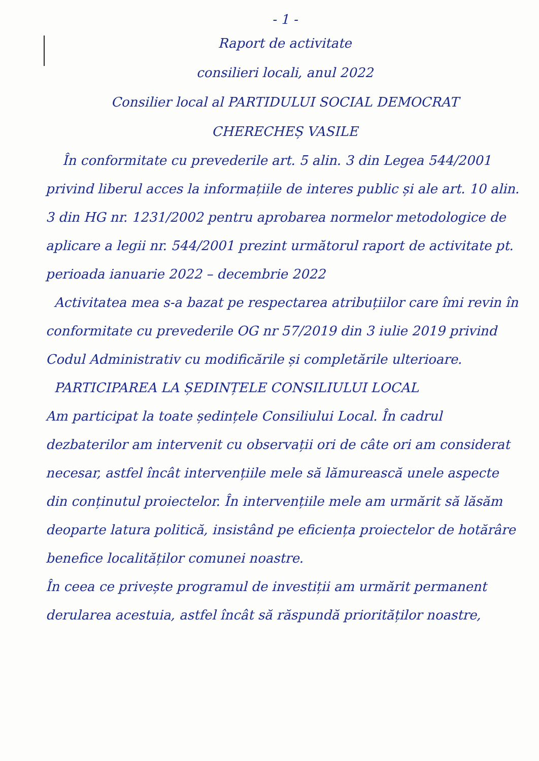- 1 -
Raport de activitate
consilieri locali, anul 2022
Consilier local al PARTIDULUI SOCIAL DEMOCRAT
CHERECHEȘ VASILE
În conformitate cu prevederile art. 5 alin. 3 din Legea 544/2001 privind liberul acces la informațiile de interes public și ale art. 10 alin. 3 din HG nr. 1231/2002 pentru aprobarea normelor metodologice de aplicare a legii nr. 544/2001 prezint următorul raport de activitate pt. perioada ianuarie 2022 – decembrie 2022
Activitatea mea s-a bazat pe respectarea atribuțiilor care îmi revin în conformitate cu prevederile OG nr 57/2019 din 3 iulie 2019 privind Codul Administrativ cu modificările și completările ulterioare.
PARTICIPAREA LA ȘEDINȚELE CONSILIULUI LOCAL
Am participat la toate ședințele Consiliului Local. În cadrul dezbaterilor am intervenit cu observații ori de câte ori am considerat necesar, astfel încât intervențiile mele să lămurească unele aspecte din conținutul proiectelor. În intervențiile mele am urmărit să lăsăm deoparte latura politică, insistând pe eficiența proiectelor de hotărâre benefice localităților comunei noastre.
În ceea ce privește programul de investiții am urmărit permanent derularea acestuia, astfel încât să răspundă priorităților noastre,